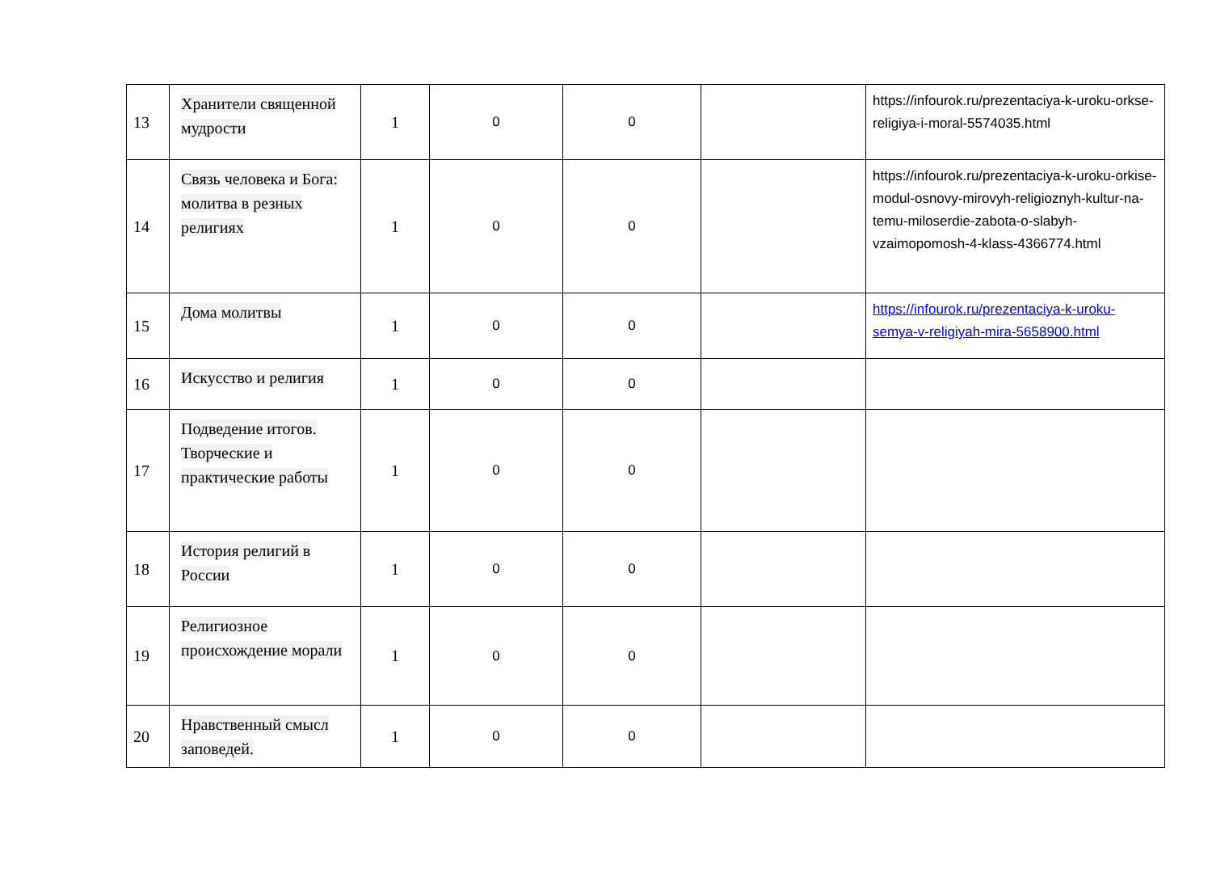| 13 | Хранители священной мудрости | 1 | 0 | 0 | | https://infourok.ru/prezentaciya-k-uroku-orkse-religiya-i-moral-5574035.html |
| 14 | Связь человека и Бога: молитва в резных религиях | 1 | 0 | 0 | | https://infourok.ru/prezentaciya-k-uroku-orkise-modul-osnovy-mirovyh-religioznyh-kultur-na-temu-miloserdie-zabota-o-slabyh-vzaimopomosh-4-klass-4366774.html |
| 15 | Дома молитвы | 1 | 0 | 0 | | https://infourok.ru/prezentaciya-k-uroku-semya-v-religiyah-mira-5658900.html |
| 16 | Искусство и религия | 1 | 0 | 0 | | |
| 17 | Подведение итогов. Творческие и практические работы | 1 | 0 | 0 | | |
| 18 | История религий в России | 1 | 0 | 0 | | |
| 19 | Религиозное происхождение морали | 1 | 0 | 0 | | |
| 20 | Нравственный смысл заповедей. | 1 | 0 | 0 | | |